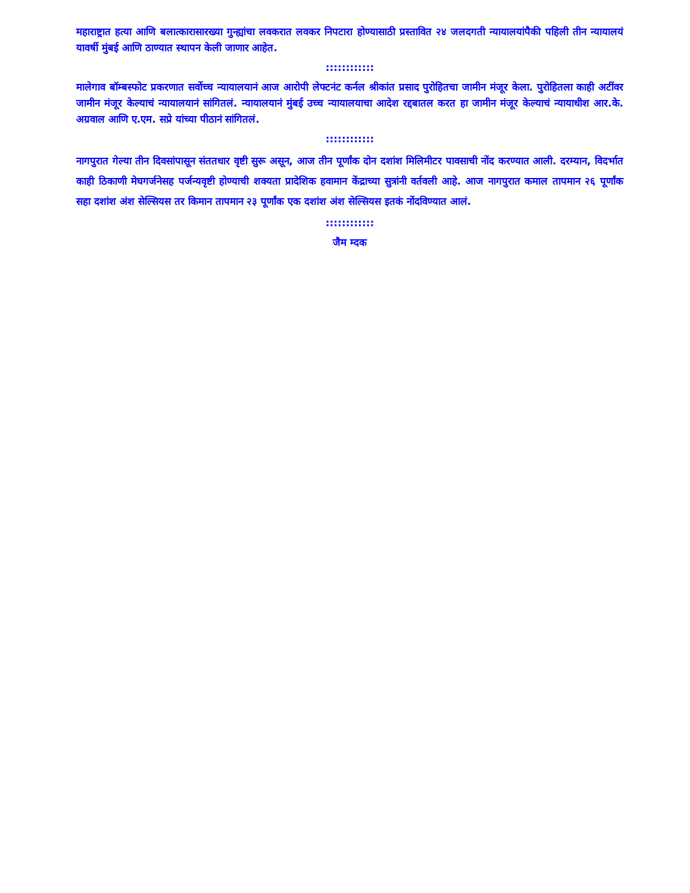महाराष्ट्रात हत्या आणि बलात्कारासारख्या गुन्ह्यांचा लवकरात लवकर निपटारा होण्यासाठी प्रस्तावित २४ जलदगती न्यायालयांपैकी पहिली तीन न्यायालयं यावर्षी मुंबई आणि ठाण्यात स्थापन केली जाणार आहेत.
::::::::::::
मालेगाव बॉम्बस्फोट प्रकरणात सर्वोच्च न्यायालयानं आज आरोपी लेफ्टनंट कर्नल श्रीकांत प्रसाद पुरोहितचा जामीन मंजूर केला. पुरोहितला काही अटींवर जामीन मंजूर केल्याचं न्यायालयानं सांगितलं. न्यायालयानं मुंबई उच्च न्यायालयाचा आदेश रद्दबातल करत हा जामीन मंजूर केल्याचं न्यायाधीश आर.के. अग्रवाल आणि ए.एम. सप्रे यांच्या पीठानं सांगितलं.
::::::::::::
नागपुरात गेल्या तीन दिवसांपासून संततधार वृष्टी सुरू असून, आज तीन पूर्णांक दोन दशांश मिलिमीटर पावसाची नोंद करण्यात आली. दरम्यान, विदर्भात काही ठिकाणी मेघगर्जनेसह पर्जन्यवृष्टी होण्याची शक्यता प्रादेशिक हवामान केंद्राच्या सुत्रांनी वर्तवली आहे. आज नागपुरात कमाल तापमान २६ पूर्णांक सहा दशांश अंश सेल्सियस तर किमान तापमान २३ पूर्णांक एक दशांश अंश सेल्सियस इतकं नोंदविण्यात आलं.
::::::::::::
जैम म्दक